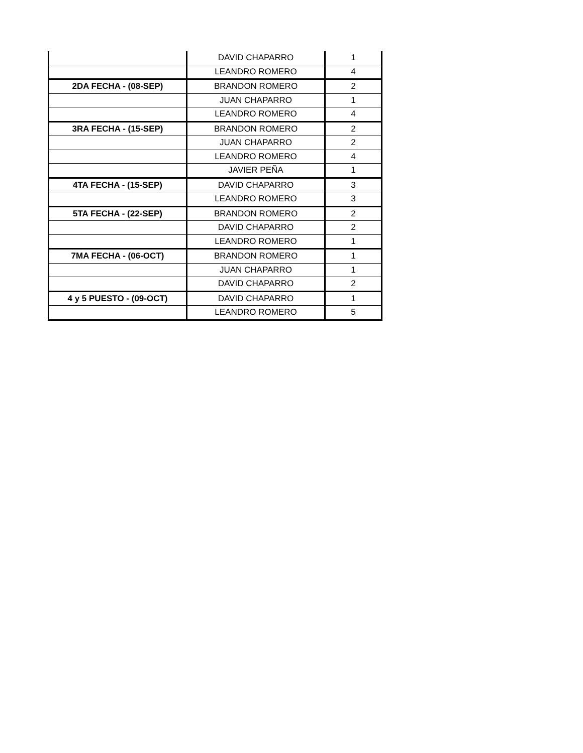| | DAVID CHAPARRO | 1 |
| | LEANDRO ROMERO | 4 |
| 2DA FECHA - (08-SEP) | BRANDON ROMERO | 2 |
| | JUAN CHAPARRO | 1 |
| | LEANDRO ROMERO | 4 |
| 3RA FECHA - (15-SEP) | BRANDON ROMERO | 2 |
| | JUAN CHAPARRO | 2 |
| | LEANDRO ROMERO | 4 |
| | JAVIER PEÑA | 1 |
| 4TA FECHA - (15-SEP) | DAVID CHAPARRO | 3 |
| | LEANDRO ROMERO | 3 |
| 5TA FECHA - (22-SEP) | BRANDON ROMERO | 2 |
| | DAVID CHAPARRO | 2 |
| | LEANDRO ROMERO | 1 |
| 7MA FECHA - (06-OCT) | BRANDON ROMERO | 1 |
| | JUAN CHAPARRO | 1 |
| | DAVID CHAPARRO | 2 |
| 4 y 5 PUESTO - (09-OCT) | DAVID CHAPARRO | 1 |
| | LEANDRO ROMERO | 5 |